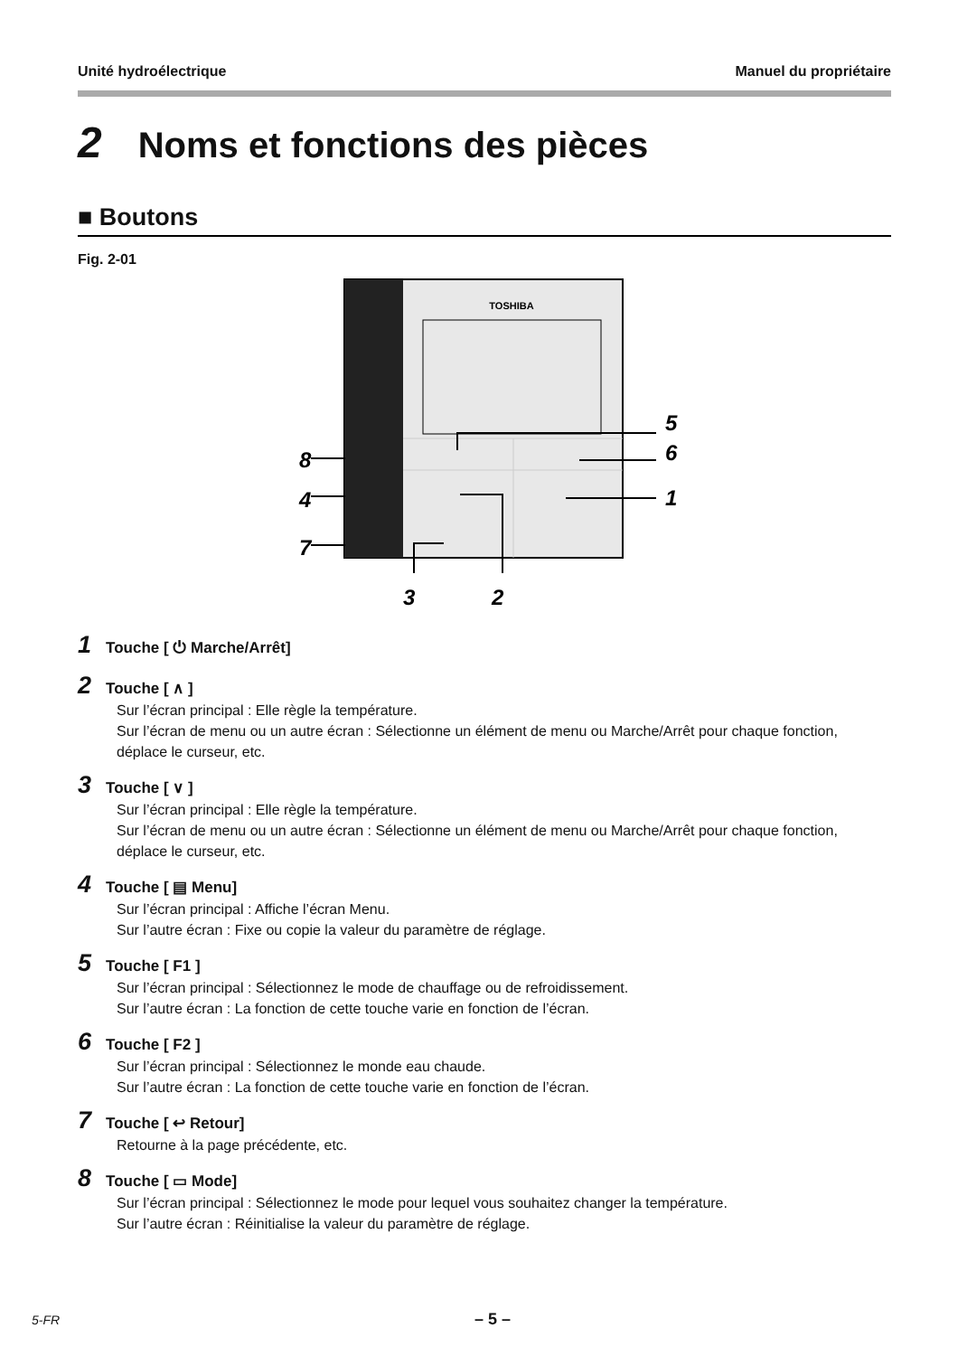Unité hydroélectrique Manuel du propriétaire
2 Noms et fonctions des pièces
■ Boutons
Fig. 2-01
TOSHIBA
8
4
7
5
6
1
3
2
1 Touche [ ⏻ Marche/Arrêt]
2 Touche [ ∧ ]
Sur l’écran principal : Elle règle la température.
Sur l’écran de menu ou un autre écran : Sélectionne un élément de menu ou Marche/Arrêt pour chaque fonction, déplace le curseur, etc.
3 Touche [ ∨ ]
Sur l’écran principal : Elle règle la température.
Sur l’écran de menu ou un autre écran : Sélectionne un élément de menu ou Marche/Arrêt pour chaque fonction, déplace le curseur, etc.
4 Touche [ ▤ Menu]
Sur l’écran principal : Affiche l’écran Menu.
Sur l’autre écran : Fixe ou copie la valeur du paramètre de réglage.
5 Touche [ F1 ]
Sur l’écran principal : Sélectionnez le mode de chauffage ou de refroidissement.
Sur l’autre écran : La fonction de cette touche varie en fonction de l’écran.
6 Touche [ F2 ]
Sur l’écran principal : Sélectionnez le monde eau chaude.
Sur l’autre écran : La fonction de cette touche varie en fonction de l’écran.
7 Touche [ ↩ Retour]
Retourne à la page précédente, etc.
8 Touche [ ▭ Mode]
Sur l’écran principal : Sélectionnez le mode pour lequel vous souhaitez changer la température.
Sur l’autre écran : Réinitialise la valeur du paramètre de réglage.
5-FR – 5 –